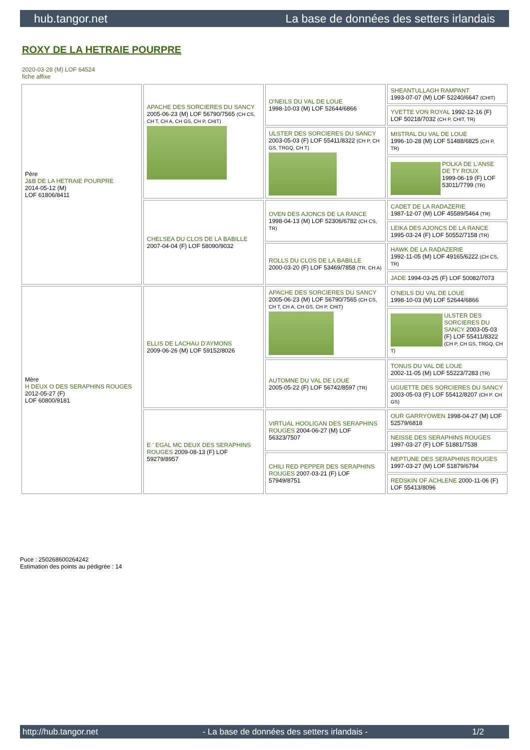hub.tangor.net La base de données des setters irlandais
ROXY DE LA HETRAIE POURPRE
2020-03-28 (M) LOF 64524
fiche affixe
| Père J&B DE LA HETRAIE POURPRE 2014-05-12 (M) LOF 61806/8411 | APACHE DES SORCIERES DU SANCY 2005-06-23 (M) LOF 56790/7565 (CH CS, CH T, CH A, CH GS, CH P, CHIT) | O'NEILS DU VAL DE LOUE 1998-10-03 (M) LOF 52644/6866 | SHEANTULLAGH RAMPANT 1993-07-07 (M) LOF 52240/6647 (CHIT) |
| | | | YVETTE VON ROYAL 1992-12-16 (F) LOF 50218/7032 (CH P, CHIT, TR) |
| | | ULSTER DES SORCIERES DU SANCY 2003-05-03 (F) LOF 55411/8322 (CH P, CH GS, TRGQ, CH T) | MISTRAL DU VAL DE LOUE 1996-10-28 (M) LOF 51488/6825 (CH P, TR) |
| | | | POLKA DE L'ANSE DE TY ROUX 1999-06-19 (F) LOF 53011/7799 (TR) |
| | CHELSEA DU CLOS DE LA BABILLE 2007-04-04 (F) LOF 58090/9032 | OVEN DES AJONCS DE LA RANCE 1998-04-13 (M) LOF 52306/6782 (CH CS, TR) | CADET DE LA RADAZERIE 1987-12-07 (M) LOF 45589/5464 (TR) |
| | | | LEIKA DES AJONCS DE LA RANCE 1995-03-24 (F) LOF 50552/7158 (TR) |
| | | ROLLS DU CLOS DE LA BABILLE 2000-03-20 (F) LOF 53469/7858 (TR, CH A) | HAWK DE LA RADAZERIE 1992-11-05 (M) LOF 49165/6222 (CH CS, TR) |
| | | | JADE 1994-03-25 (F) LOF 50082/7073 |
| Mère H DEUX O DES SERAPHINS ROUGES 2012-05-27 (F) LOF 60800/9181 | ELLIS DE LACHAU D'AYMONS 2009-06-26 (M) LOF 59152/8026 | APACHE DES SORCIERES DU SANCY 2005-06-23 (M) LOF 56790/7565 (CH CS, CH T, CH A, CH GS, CH P, CHIT) | O'NEILS DU VAL DE LOUE 1998-10-03 (M) LOF 52644/6866 |
| | | | ULSTER DES SORCIERES DU SANCY 2003-05-03 (F) LOF 55411/8322 (CH P, CH GS, TRGQ, CH T) |
| | | AUTOMNE DU VAL DE LOUE 2005-05-22 (F) LOF 56742/8597 (TR) | TONUS DU VAL DE LOUE 2002-11-05 (M) LOF 55223/7283 (TR) |
| | | | UGUETTE DES SORCIERES DU SANCY 2003-05-03 (F) LOF 55412/8207 (CH P, CH GS) |
| | E ' EGAL MC DEUX DES SERAPHINS ROUGES 2009-08-13 (F) LOF 59279/8957 | VIRTUAL HOOLIGAN DES SERAPHINS ROUGES 2004-06-27 (M) LOF 56323/7507 | OUR GARRYOWEN 1998-04-27 (M) LOF 52579/6818 |
| | | | NEISSE DES SERAPHINS ROUGES 1997-03-27 (F) LOF 51881/7538 |
| | | CHILI RED PEPPER DES SERAPHINS ROUGES 2007-03-21 (F) LOF 57949/8751 | NEPTUNE DES SERAPHINS ROUGES 1997-03-27 (M) LOF 51879/6794 |
| | | | REDSKIN OF ACHLENE 2000-11-06 (F) LOF 55413/8096 |
Puce : 250268600264242
Estimation des points au pédigrée : 14
http://hub.tangor.net - La base de données des setters irlandais - 1/2